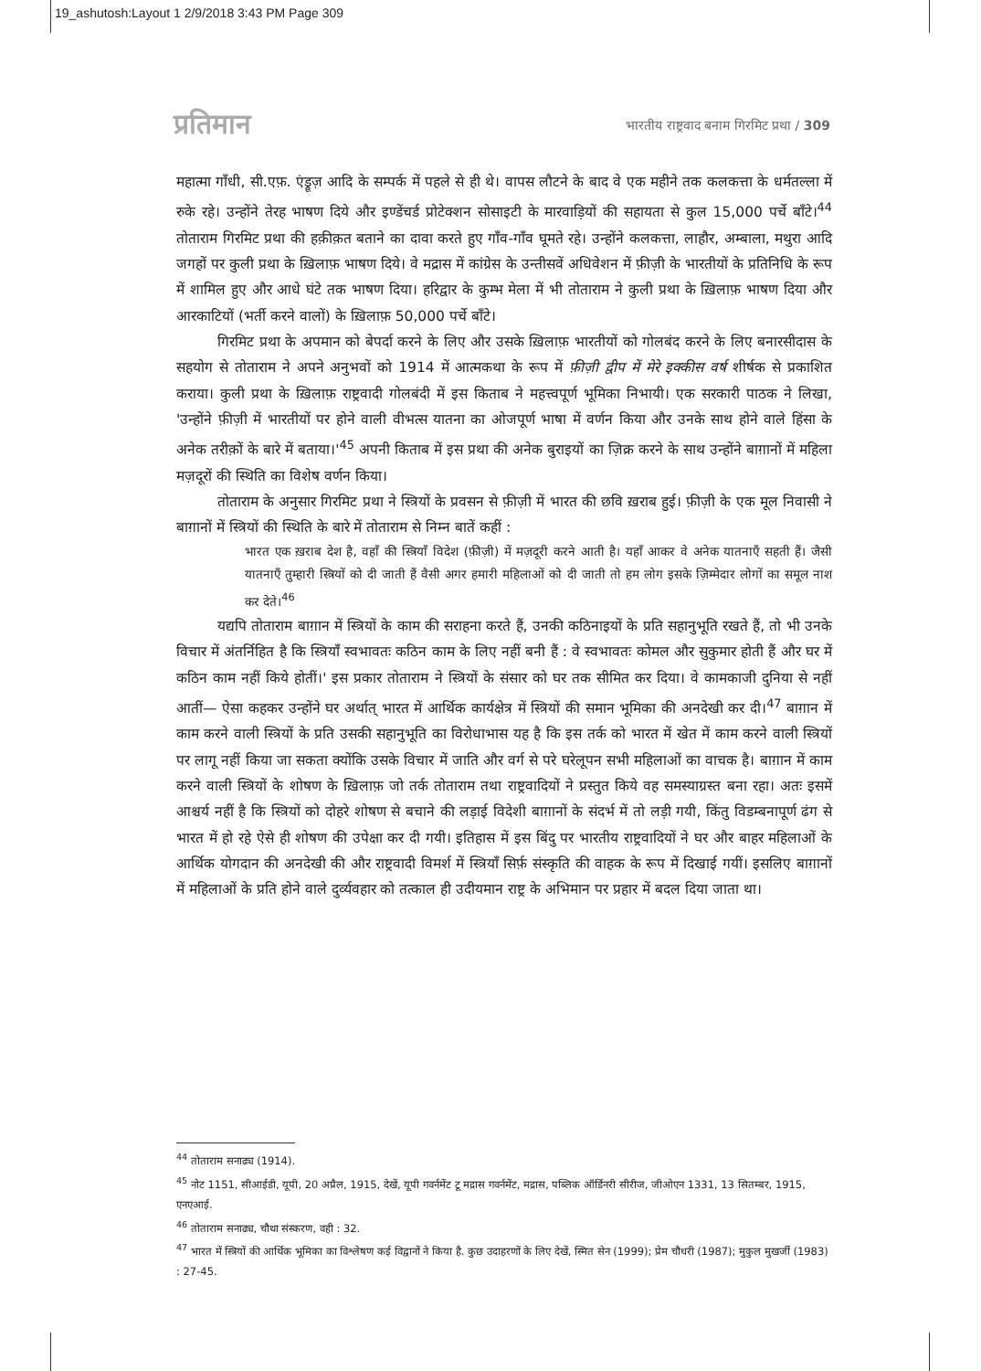19_ashutosh:Layout 1 2/9/2018 3:43 PM Page 309
प्रतिमान भारतीय राष्ट्रवाद बनाम गिरमिट प्रथा / 309
महात्मा गाँधी, सी.एफ़. एंड्रूज़ आदि के सम्पर्क में पहले से ही थे। वापस लौटने के बाद वे एक महीने तक कलकत्ता के धर्मतल्ला में रुके रहे। उन्होंने तेरह भाषण दिये और इण्डेंचर्ड प्रोटेक्शन सोसाइटी के मारवाड़ियों की सहायता से कुल 15,000 पर्चे बाँटे।<sup>44</sup> तोताराम गिरमिट प्रथा की हक़ीक़त बताने का दावा करते हुए गाँव-गाँव घूमते रहे। उन्होंने कलकत्ता, लाहौर, अम्बाला, मथुरा आदि जगहों पर कुली प्रथा के ख़िलाफ़ भाषण दिये। वे मद्रास में कांग्रेस के उन्तीसवें अधिवेशन में फ़ीज़ी के भारतीयों के प्रतिनिधि के रूप में शामिल हुए और आधे घंटे तक भाषण दिया। हरिद्वार के कुम्भ मेला में भी तोताराम ने कुली प्रथा के ख़िलाफ़ भाषण दिया और आरकाटियों (भर्ती करने वालों) के ख़िलाफ़ 50,000 पर्चे बाँटे।
गिरमिट प्रथा के अपमान को बेपर्दा करने के लिए और उसके ख़िलाफ़ भारतीयों को गोलबंद करने के लिए बनारसीदास के सहयोग से तोताराम ने अपने अनुभवों को 1914 में आत्मकथा के रूप में फ़ीज़ी द्वीप में मेरे इक्कीस वर्ष शीर्षक से प्रकाशित कराया। कुली प्रथा के ख़िलाफ़ राष्ट्रवादी गोलबंदी में इस किताब ने महत्त्वपूर्ण भूमिका निभायी। एक सरकारी पाठक ने लिखा, 'उन्होंने फ़ीज़ी में भारतीयों पर होने वाली वीभत्स यातना का ओजपूर्ण भाषा में वर्णन किया और उनके साथ होने वाले हिंसा के अनेक तरीक़ों के बारे में बताया।'<sup>45</sup> अपनी किताब में इस प्रथा की अनेक बुराइयों का ज़िक्र करने के साथ उन्होंने बाग़ानों में महिला मज़दूरों की स्थिति का विशेष वर्णन किया।
तोताराम के अनुसार गिरमिट प्रथा ने स्त्रियों के प्रवसन से फ़ीज़ी में भारत की छवि ख़राब हुई। फ़ीज़ी के एक मूल निवासी ने बाग़ानों में स्त्रियों की स्थिति के बारे में तोताराम से निम्न बातें कहीं :
भारत एक ख़राब देश है, वहाँ की स्त्रियाँ विदेश (फ़ीज़ी) में मज़दूरी करने आती है। यहाँ आकर वे अनेक यातनाएँ सहती हैं। जैसी यातनाएँ तुम्हारी स्त्रियों को दी जाती हैं वैसी अगर हमारी महिलाओं को दी जाती तो हम लोग इसके ज़िम्मेदार लोगों का समूल नाश कर देते।<sup>46</sup>
यद्यपि तोताराम बाग़ान में स्त्रियों के काम की सराहना करते हैं, उनकी कठिनाइयों के प्रति सहानुभूति रखते हैं, तो भी उनके विचार में अंतर्निहित है कि स्त्रियाँ स्वभावतः कठिन काम के लिए नहीं बनी हैं : वे स्वभावतः कोमल और सुकुमार होती हैं और घर में कठिन काम नहीं किये होतीं।' इस प्रकार तोताराम ने स्त्रियों के संसार को घर तक सीमित कर दिया। वे कामकाजी दुनिया से नहीं आतीं— ऐसा कहकर उन्होंने घर अर्थात् भारत में आर्थिक कार्यक्षेत्र में स्त्रियों की समान भूमिका की अनदेखी कर दी।<sup>47</sup> बाग़ान में काम करने वाली स्त्रियों के प्रति उसकी सहानुभूति का विरोधाभास यह है कि इस तर्क को भारत में खेत में काम करने वाली स्त्रियों पर लागू नहीं किया जा सकता क्योंकि उसके विचार में जाति और वर्ग से परे घरेलूपन सभी महिलाओं का वाचक है। बाग़ान में काम करने वाली स्त्रियों के शोषण के ख़िलाफ़ जो तर्क तोताराम तथा राष्ट्रवादियों ने प्रस्तुत किये वह समस्याग्रस्त बना रहा। अतः इसमें आश्चर्य नहीं है कि स्त्रियों को दोहरे शोषण से बचाने की लड़ाई विदेशी बाग़ानों के संदर्भ में तो लड़ी गयी, किंतु विडम्बनापूर्ण ढंग से भारत में हो रहे ऐसे ही शोषण की उपेक्षा कर दी गयी। इतिहास में इस बिंदु पर भारतीय राष्ट्रवादियों ने घर और बाहर महिलाओं के आर्थिक योगदान की अनदेखी की और राष्ट्रवादी विमर्श में स्त्रियाँ सिर्फ़ संस्कृति की वाहक के रूप में दिखाई गयीं। इसलिए बाग़ानों में महिलाओं के प्रति होने वाले दुर्व्यवहार को तत्काल ही उदीयमान राष्ट्र के अभिमान पर प्रहार में बदल दिया जाता था।
<sup>44</sup> तोताराम सनाढ्य (1914).
<sup>45</sup> नोट 1151, सीआईडी, यूपी, 20 अप्रैल, 1915, देखें, यूपी गवर्नमेंट टू मद्रास गवर्नमेंट, मद्रास, पब्लिक ऑर्डिनरी सीरीज, जीओएन 1331, 13 सितम्बर, 1915, एनएआई.
<sup>46</sup> तोताराम सनाढ्य, चौथा संस्करण, वही : 32.
<sup>47</sup> भारत में स्त्रियों की आर्थिक भूमिका का विश्लेषण कई विद्वानों ने किया है. कुछ उदाहरणों के लिए देखें, स्मित सेन (1999); प्रेम चौधरी (1987); मुकुल मुखर्जी (1983) : 27-45.